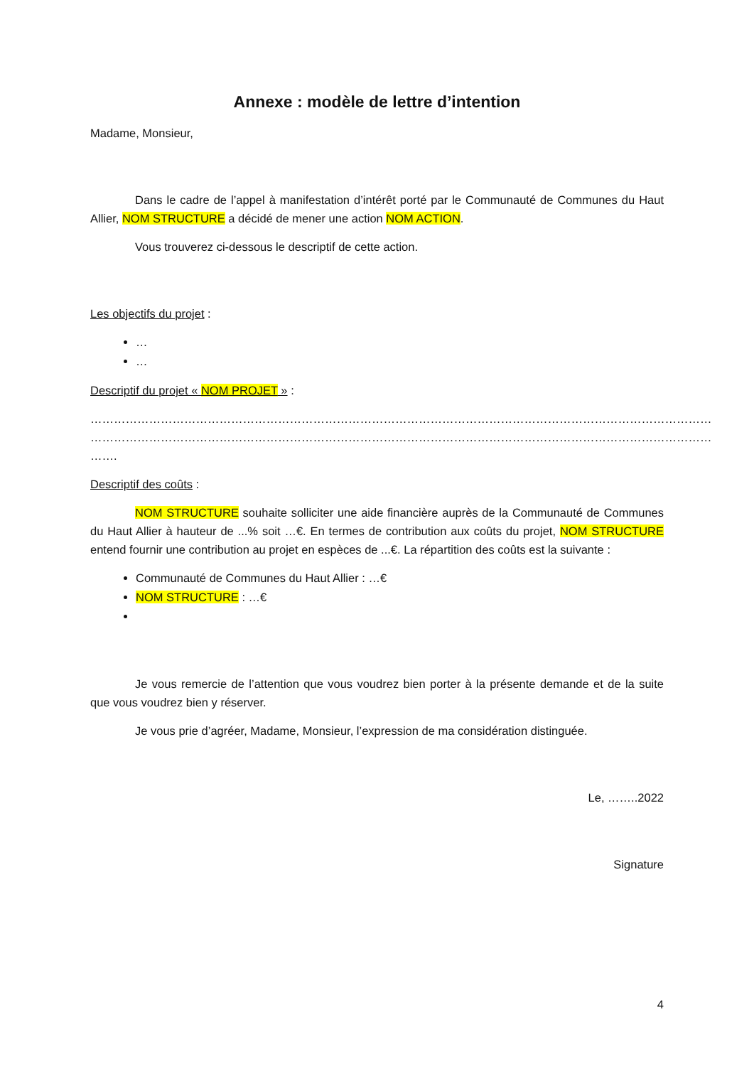Annexe : modèle de lettre d’intention
Madame, Monsieur,
Dans le cadre de l’appel à manifestation d’intérêt porté par le Communauté de Communes du Haut Allier, NOM STRUCTURE a décidé de mener une action NOM ACTION.
Vous trouverez ci-dessous le descriptif de cette action.
Les objectifs du projet :
…
…
Descriptif du projet « NOM PROJET » :
…………………………………………………………………………………………………………………………………………… …………………………………………………………………………………………………………………………………………… …….
Descriptif des coûts :
NOM STRUCTURE souhaite solliciter une aide financière auprès de la Communauté de Communes du Haut Allier à hauteur de ...% soit …€. En termes de contribution aux coûts du projet, NOM STRUCTURE entend fournir une contribution au projet en espèces de ...€. La répartition des coûts est la suivante :
Communauté de Communes du Haut Allier : …€
NOM STRUCTURE : …€
Je vous remercie de l’attention que vous voudrez bien porter à la présente demande et de la suite que vous voudrez bien y réserver.
Je vous prie d’agréer, Madame, Monsieur, l’expression de ma considération distinguée.
Le, ……..2022
Signature
4